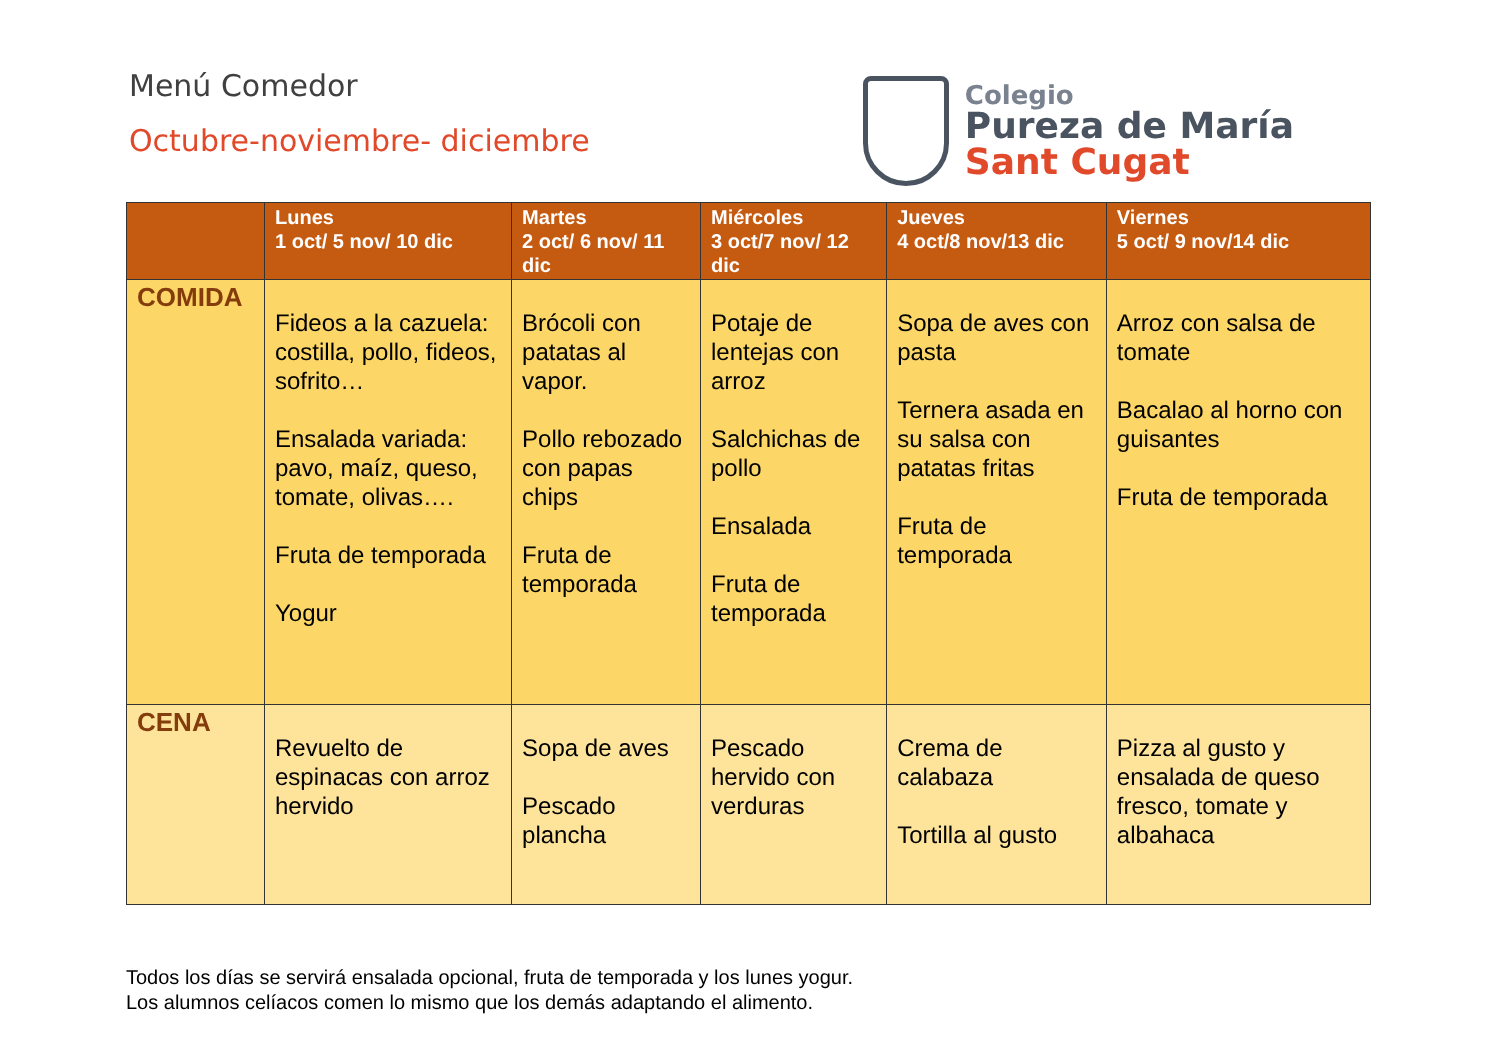Menú Comedor
Octubre-noviembre- diciembre
Colegio
Pureza de María
Sant Cugat
| | Lunes 1 oct/ 5 nov/ 10 dic | Martes 2 oct/ 6 nov/ 11 dic | Miércoles 3 oct/7 nov/ 12 dic | Jueves 4 oct/8 nov/13 dic | Viernes 5 oct/ 9 nov/14 dic |
| --- | --- | --- | --- | --- | --- |
| COMIDA | Fideos a la cazuela: costilla, pollo, fideos, sofrito… Ensalada variada: pavo, maíz, queso, tomate, olivas…. Fruta de temporada Yogur | Brócoli con patatas al vapor. Pollo rebozado con papas chips Fruta de temporada | Potaje de lentejas con arroz Salchichas de pollo Ensalada Fruta de temporada | Sopa de aves con pasta Ternera asada en su salsa con patatas fritas Fruta de temporada | Arroz con salsa de tomate Bacalao al horno con guisantes Fruta de temporada |
| CENA | Revuelto de espinacas con arroz hervido | Sopa de aves Pescado plancha | Pescado hervido con verduras | Crema de calabaza Tortilla al gusto | Pizza al gusto y ensalada de queso fresco, tomate y albahaca |
Todos los días se servirá ensalada opcional, fruta de temporada y los lunes yogur.
Los alumnos celíacos comen lo mismo que los demás adaptando el alimento.